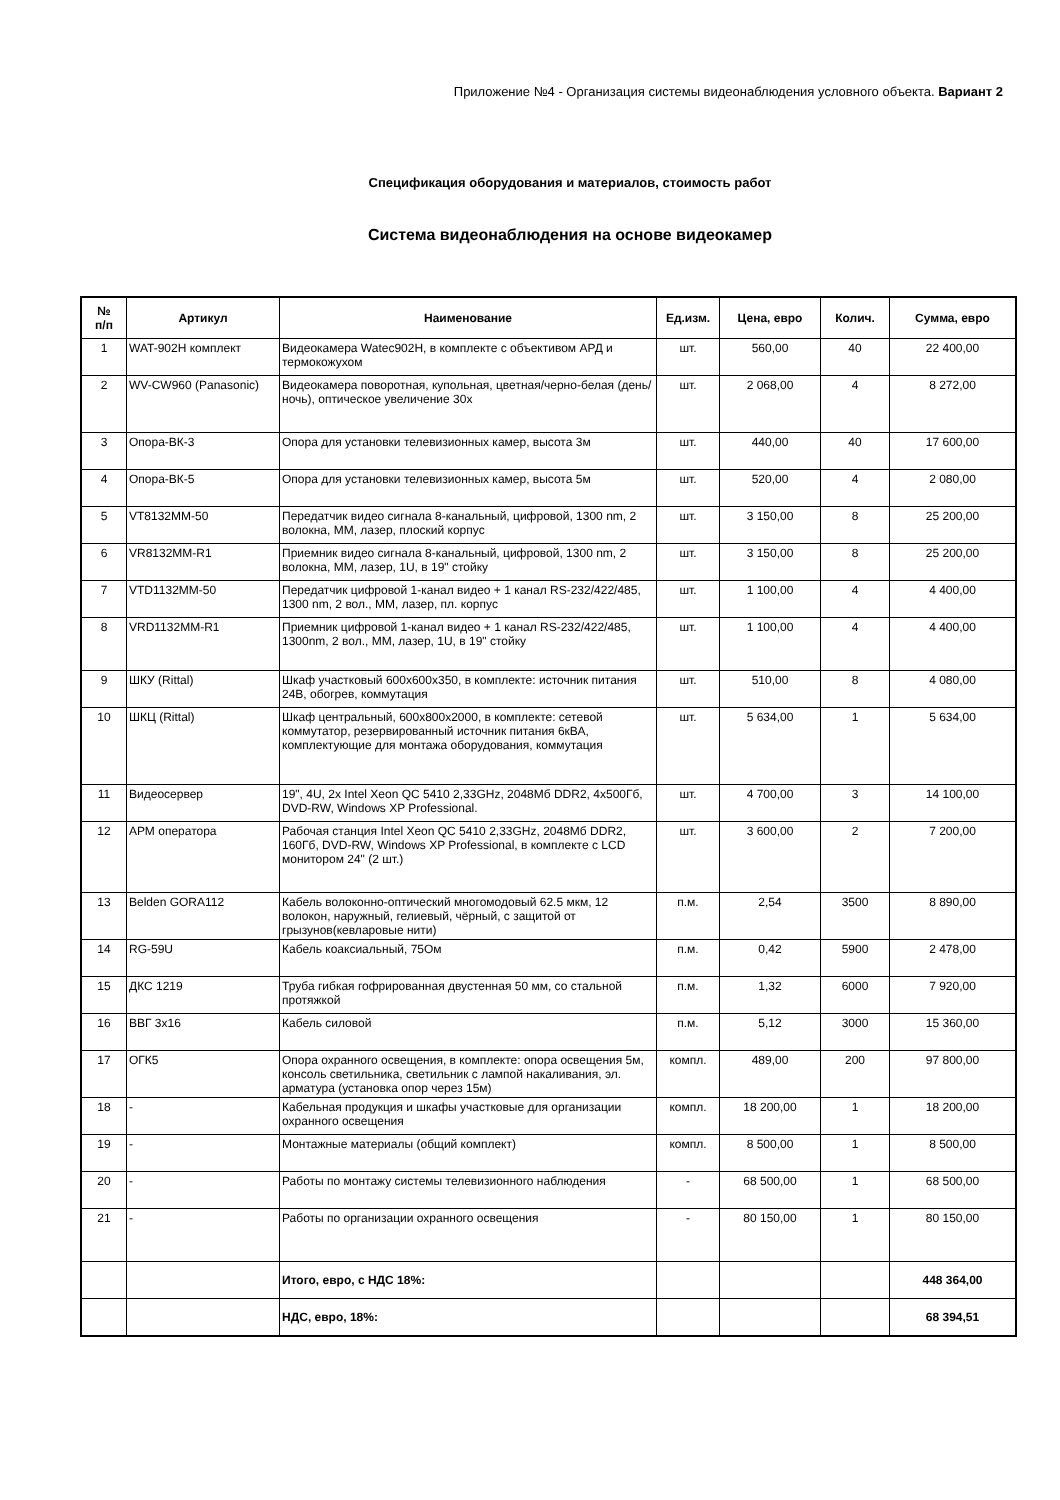Приложение №4 - Организация системы видеонаблюдения условного объекта. Вариант 2
Спецификация оборудования и материалов, стоимость работ
Система видеонаблюдения на основе видеокамер
| № п/п | Артикул | Наименование | Ед.изм. | Цена, евро | Колич. | Сумма, евро |
| --- | --- | --- | --- | --- | --- | --- |
| 1 | WAT-902H комплект | Видеокамера Watec902H, в комплекте с объективом АРД и термокожухом | шт. | 560,00 | 40 | 22 400,00 |
| 2 | WV-CW960 (Panasonic) | Видеокамера поворотная, купольная, цветная/черно-белая (день/ночь), оптическое увеличение 30х | шт. | 2 068,00 | 4 | 8 272,00 |
| 3 | Опора-ВК-3 | Опора для установки телевизионных камер, высота 3м | шт. | 440,00 | 40 | 17 600,00 |
| 4 | Опора-ВК-5 | Опора для установки телевизионных камер, высота 5м | шт. | 520,00 | 4 | 2 080,00 |
| 5 | VT8132MM-50 | Передатчик видео сигнала 8-канальный, цифровой, 1300 nm, 2 волокна, ММ, лазер, плоский корпус | шт. | 3 150,00 | 8 | 25 200,00 |
| 6 | VR8132MM-R1 | Приемник видео сигнала 8-канальный, цифровой, 1300 nm, 2 волокна, ММ, лазер, 1U, в 19" стойку | шт. | 3 150,00 | 8 | 25 200,00 |
| 7 | VTD1132MM-50 | Передатчик цифровой 1-канал видео + 1 канал RS-232/422/485, 1300 nm, 2 вол., ММ, лазер, пл. корпус | шт. | 1 100,00 | 4 | 4 400,00 |
| 8 | VRD1132MM-R1 | Приемник цифровой 1-канал видео + 1 канал RS-232/422/485, 1300nm, 2 вол., ММ, лазер, 1U, в 19" стойку | шт. | 1 100,00 | 4 | 4 400,00 |
| 9 | ШКУ (Rittal) | Шкаф участковый 600х600х350, в комплекте: источник питания 24В, обогрев, коммутация | шт. | 510,00 | 8 | 4 080,00 |
| 10 | ШКЦ (Rittal) | Шкаф центральный, 600х800х2000, в комплекте: сетевой коммутатор, резервированный источник питания 6кВА, комплектующие для монтажа оборудования, коммутация | шт. | 5 634,00 | 1 | 5 634,00 |
| 11 | Видеосервер | 19", 4U, 2x Intel Xeon QC 5410 2,33GHz, 2048Мб DDR2, 4x500Гб, DVD-RW, Windows XP Professional. | шт. | 4 700,00 | 3 | 14 100,00 |
| 12 | АРМ оператора | Рабочая станция Intel Xeon QC 5410 2,33GHz, 2048Мб DDR2, 160Гб, DVD-RW, Windows XP Professional, в комплекте с LCD монитором 24" (2 шт.) | шт. | 3 600,00 | 2 | 7 200,00 |
| 13 | Belden GORA112 | Кабель волоконно-оптический многомодовый 62.5 мкм, 12 волокон, наружный, гелиевый, чёрный, с защитой от грызунов(кевларовые нити) | п.м. | 2,54 | 3500 | 8 890,00 |
| 14 | RG-59U | Кабель коаксиальный, 75Ом | п.м. | 0,42 | 5900 | 2 478,00 |
| 15 | ДКС 1219 | Труба гибкая гофрированная двустенная 50 мм, со стальной протяжкой | п.м. | 1,32 | 6000 | 7 920,00 |
| 16 | ВВГ 3х16 | Кабель силовой | п.м. | 5,12 | 3000 | 15 360,00 |
| 17 | ОГК5 | Опора охранного освещения, в комплекте: опора освещения 5м, консоль светильника, светильник с лампой накаливания, эл. арматура (установка опор через 15м) | компл. | 489,00 | 200 | 97 800,00 |
| 18 | - | Кабельная продукция и шкафы участковые для организации охранного освещения | компл. | 18 200,00 | 1 | 18 200,00 |
| 19 | - | Монтажные материалы (общий комплект) | компл. | 8 500,00 | 1 | 8 500,00 |
| 20 | - | Работы по монтажу системы телевизионного наблюдения | - | 68 500,00 | 1 | 68 500,00 |
| 21 | - | Работы по организации охранного освещения | - | 80 150,00 | 1 | 80 150,00 |
| | | Итого, евро, с НДС 18%: | | | | 448 364,00 |
| | | НДС, евро, 18%: | | | | 68 394,51 |